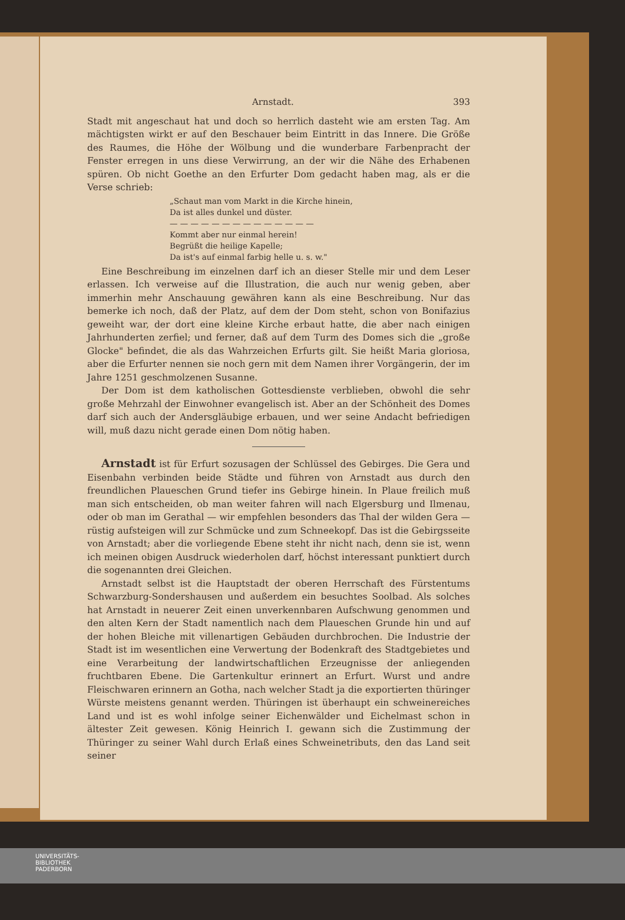Arnstadt. 393
Stadt mit angeschaut hat und doch so herrlich dasteht wie am ersten Tag. Am mächtigsten wirkt er auf den Beschauer beim Eintritt in das Innere. Die Größe des Raumes, die Höhe der Wölbung und die wunderbare Farbenpracht der Fenster erregen in uns diese Verwirrung, an der wir die Nähe des Erhabenen spüren. Ob nicht Goethe an den Erfurter Dom gedacht haben mag, als er die Verse schrieb:
„Schaut man vom Markt in die Kirche hinein,
Da ist alles dunkel und düster.
— — — — — — — — — — — — — —
Kommt aber nur einmal herein!
Begrüßt die heilige Kapelle;
Da ist's auf einmal farbig helle u. s. w."
Eine Beschreibung im einzelnen darf ich an dieser Stelle mir und dem Leser erlassen. Ich verweise auf die Illustration, die auch nur wenig geben, aber immerhin mehr Anschauung gewähren kann als eine Beschreibung. Nur das bemerke ich noch, daß der Platz, auf dem der Dom steht, schon von Bonifazius geweiht war, der dort eine kleine Kirche erbaut hatte, die aber nach einigen Jahrhunderten zerfiel; und ferner, daß auf dem Turm des Domes sich die „große Glocke" befindet, die als das Wahrzeichen Erfurts gilt. Sie heißt Maria gloriosa, aber die Erfurter nennen sie noch gern mit dem Namen ihrer Vorgängerin, der im Jahre 1251 geschmolzenen Susanne.
Der Dom ist dem katholischen Gottesdienste verblieben, obwohl die sehr große Mehrzahl der Einwohner evangelisch ist. Aber an der Schönheit des Domes darf sich auch der Andersgläubige erbauen, und wer seine Andacht befriedigen will, muß dazu nicht gerade einen Dom nötig haben.
Arnstadt ist für Erfurt sozusagen der Schlüssel des Gebirges. Die Gera und Eisenbahn verbinden beide Städte und führen von Arnstadt aus durch den freundlichen Plaueschen Grund tiefer ins Gebirge hinein. In Plaue freilich muß man sich entscheiden, ob man weiter fahren will nach Elgersburg und Ilmenau, oder ob man im Gerathal — wir empfehlen besonders das Thal der wilden Gera — rüstig aufsteigen will zur Schmücke und zum Schneekopf. Das ist die Gebirgsseite von Arnstadt; aber die vorliegende Ebene steht ihr nicht nach, denn sie ist, wenn ich meinen obigen Ausdruck wiederholen darf, höchst interessant punktiert durch die sogenannten drei Gleichen.
Arnstadt selbst ist die Hauptstadt der oberen Herrschaft des Fürstentums Schwarzburg-Sondershausen und außerdem ein besuchtes Soolbad. Als solches hat Arnstadt in neuerer Zeit einen unverkennbaren Aufschwung genommen und den alten Kern der Stadt namentlich nach dem Plaueschen Grunde hin und auf der hohen Bleiche mit villenartigen Gebäuden durchbrochen. Die Industrie der Stadt ist im wesentlichen eine Verwertung der Bodenkraft des Stadtgebietes und eine Verarbeitung der landwirtschaftlichen Erzeugnisse der anliegenden fruchtbaren Ebene. Die Gartenkultur erinnert an Erfurt. Wurst und andre Fleischwaren erinnern an Gotha, nach welcher Stadt ja die exportierten thüringer Würste meistens genannt werden. Thüringen ist überhaupt ein schweinereiches Land und ist es wohl infolge seiner Eichenwälder und Eichelmast schon in ältester Zeit gewesen. König Heinrich I. gewann sich die Zustimmung der Thüringer zu seiner Wahl durch Erlaß eines Schweinetributs, den das Land seit seiner
UNIVERSITÄTS-
BIBLIOTHEK
PADERBORN